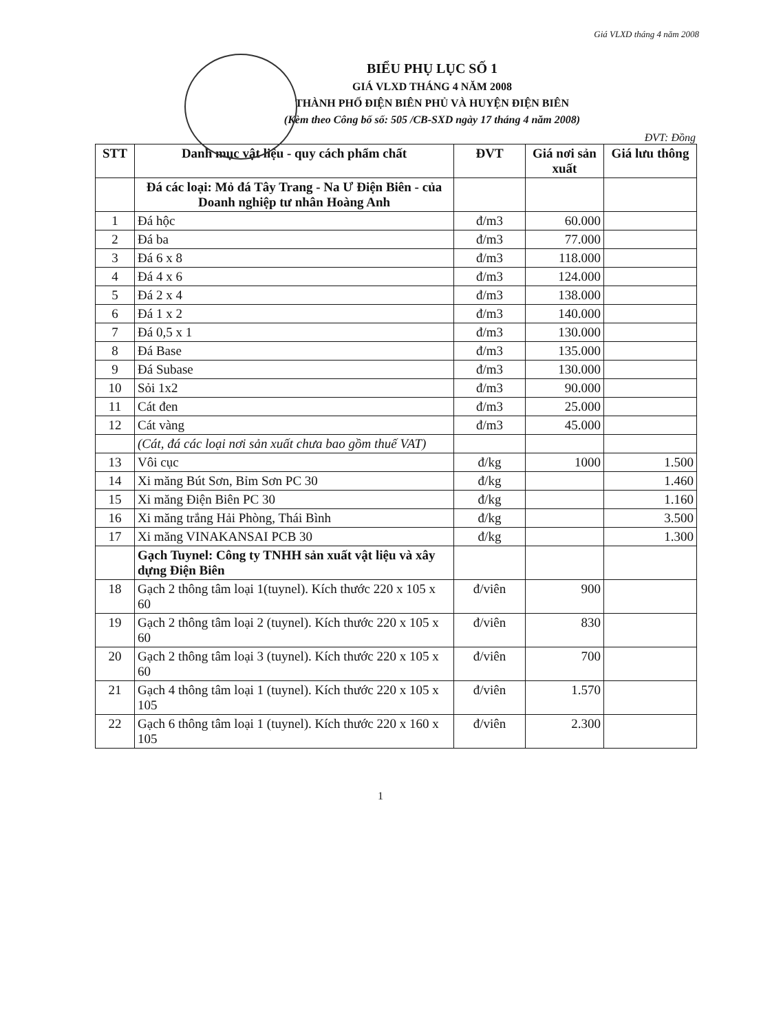Giá VLXD tháng 4 năm 2008
BIỂU PHỤ LỤC SỐ 1
GIÁ VLXD THÁNG 4 NĂM 2008
THÀNH PHỐ ĐIỆN BIÊN PHỦ VÀ HUYỆN ĐIỆN BIÊN
(Kèm theo Công bố số: 505 /CB-SXD ngày 17 tháng 4 năm 2008)
ĐVT: Đồng
| STT | Danh mục vật liệu - quy cách phẩm chất | ĐVT | Giá nơi sản xuất | Giá lưu thông |
| --- | --- | --- | --- | --- |
| | Đá các loại: Mỏ đá Tây Trang - Na Ư Điện Biên - của Doanh nghiệp tư nhân Hoàng Anh | | | |
| 1 | Đá hộc | đ/m3 | 60.000 | |
| 2 | Đá ba | đ/m3 | 77.000 | |
| 3 | Đá 6 x 8 | đ/m3 | 118.000 | |
| 4 | Đá 4 x 6 | đ/m3 | 124.000 | |
| 5 | Đá 2 x 4 | đ/m3 | 138.000 | |
| 6 | Đá 1 x 2 | đ/m3 | 140.000 | |
| 7 | Đá 0,5 x 1 | đ/m3 | 130.000 | |
| 8 | Đá Base | đ/m3 | 135.000 | |
| 9 | Đá Subase | đ/m3 | 130.000 | |
| 10 | Sỏi 1x2 | đ/m3 | 90.000 | |
| 11 | Cát đen | đ/m3 | 25.000 | |
| 12 | Cát vàng | đ/m3 | 45.000 | |
| | (Cát, đá các loại nơi sản xuất chưa bao gồm thuế VAT) | | | |
| 13 | Vôi cục | đ/kg | 1000 | 1.500 |
| 14 | Xi măng Bút Sơn, Bỉm Sơn PC 30 | đ/kg | | 1.460 |
| 15 | Xi măng Điện Biên PC 30 | đ/kg | | 1.160 |
| 16 | Xi măng trắng Hải Phòng, Thái Bình | đ/kg | | 3.500 |
| 17 | Xi măng VINAKANSAI PCB 30 | đ/kg | | 1.300 |
| | Gạch Tuynel: Công ty TNHH sản xuất vật liệu và xây dựng Điện Biên | | | |
| 18 | Gạch 2 thông tâm loại 1(tuynel). Kích thước 220 x 105 x 60 | đ/viên | 900 | |
| 19 | Gạch 2 thông tâm loại 2 (tuynel). Kích thước 220 x 105 x 60 | đ/viên | 830 | |
| 20 | Gạch 2 thông tâm loại 3 (tuynel). Kích thước 220 x 105 x 60 | đ/viên | 700 | |
| 21 | Gạch 4 thông tâm loại 1 (tuynel). Kích thước 220 x 105 x 105 | đ/viên | 1.570 | |
| 22 | Gạch 6 thông tâm loại 1 (tuynel). Kích thước 220 x 160 x 105 | đ/viên | 2.300 | |
1